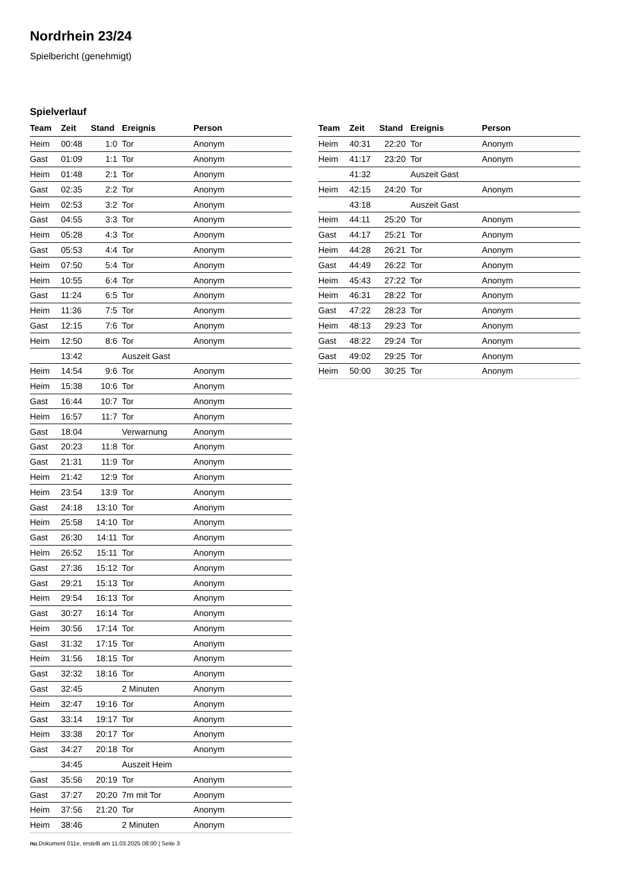Nordrhein 23/24
Spielbericht (genehmigt)
Spielverlauf
| Team | Zeit | Stand | Ereignis | Person |
| --- | --- | --- | --- | --- |
| Heim | 00:48 | 1:0 | Tor | Anonym |
| Gast | 01:09 | 1:1 | Tor | Anonym |
| Heim | 01:48 | 2:1 | Tor | Anonym |
| Gast | 02:35 | 2:2 | Tor | Anonym |
| Heim | 02:53 | 3:2 | Tor | Anonym |
| Gast | 04:55 | 3:3 | Tor | Anonym |
| Heim | 05:28 | 4:3 | Tor | Anonym |
| Gast | 05:53 | 4:4 | Tor | Anonym |
| Heim | 07:50 | 5:4 | Tor | Anonym |
| Heim | 10:55 | 6:4 | Tor | Anonym |
| Gast | 11:24 | 6:5 | Tor | Anonym |
| Heim | 11:36 | 7:5 | Tor | Anonym |
| Gast | 12:15 | 7:6 | Tor | Anonym |
| Heim | 12:50 | 8:6 | Tor | Anonym |
| | 13:42 | | Auszeit Gast | |
| Heim | 14:54 | 9:6 | Tor | Anonym |
| Heim | 15:38 | 10:6 | Tor | Anonym |
| Gast | 16:44 | 10:7 | Tor | Anonym |
| Heim | 16:57 | 11:7 | Tor | Anonym |
| Gast | 18:04 | | Verwarnung | Anonym |
| Gast | 20:23 | 11:8 | Tor | Anonym |
| Gast | 21:31 | 11:9 | Tor | Anonym |
| Heim | 21:42 | 12:9 | Tor | Anonym |
| Heim | 23:54 | 13:9 | Tor | Anonym |
| Gast | 24:18 | 13:10 | Tor | Anonym |
| Heim | 25:58 | 14:10 | Tor | Anonym |
| Gast | 26:30 | 14:11 | Tor | Anonym |
| Heim | 26:52 | 15:11 | Tor | Anonym |
| Gast | 27:36 | 15:12 | Tor | Anonym |
| Gast | 29:21 | 15:13 | Tor | Anonym |
| Heim | 29:54 | 16:13 | Tor | Anonym |
| Gast | 30:27 | 16:14 | Tor | Anonym |
| Heim | 30:56 | 17:14 | Tor | Anonym |
| Gast | 31:32 | 17:15 | Tor | Anonym |
| Heim | 31:56 | 18:15 | Tor | Anonym |
| Gast | 32:32 | 18:16 | Tor | Anonym |
| Gast | 32:45 | | 2 Minuten | Anonym |
| Heim | 32:47 | 19:16 | Tor | Anonym |
| Gast | 33:14 | 19:17 | Tor | Anonym |
| Heim | 33:38 | 20:17 | Tor | Anonym |
| Gast | 34:27 | 20:18 | Tor | Anonym |
| | 34:45 | | Auszeit Heim | |
| Gast | 35:56 | 20:19 | Tor | Anonym |
| Gast | 37:27 | 20:20 | 7m mit Tor | Anonym |
| Heim | 37:56 | 21:20 | Tor | Anonym |
| Heim | 38:46 | | 2 Minuten | Anonym |
| Team | Zeit | Stand | Ereignis | Person |
| --- | --- | --- | --- | --- |
| Heim | 40:31 | 22:20 | Tor | Anonym |
| Heim | 41:17 | 23:20 | Tor | Anonym |
| | 41:32 | | Auszeit Gast | |
| Heim | 42:15 | 24:20 | Tor | Anonym |
| | 43:18 | | Auszeit Gast | |
| Heim | 44:11 | 25:20 | Tor | Anonym |
| Gast | 44:17 | 25:21 | Tor | Anonym |
| Heim | 44:28 | 26:21 | Tor | Anonym |
| Gast | 44:49 | 26:22 | Tor | Anonym |
| Heim | 45:43 | 27:22 | Tor | Anonym |
| Heim | 46:31 | 28:22 | Tor | Anonym |
| Gast | 47:22 | 28:23 | Tor | Anonym |
| Heim | 48:13 | 29:23 | Tor | Anonym |
| Gast | 48:22 | 29:24 | Tor | Anonym |
| Gast | 49:02 | 29:25 | Tor | Anonym |
| Heim | 50:00 | 30:25 | Tor | Anonym |
nu.Dokument 011e, erstellt am 11.03.2025 08:00 | Seite 3